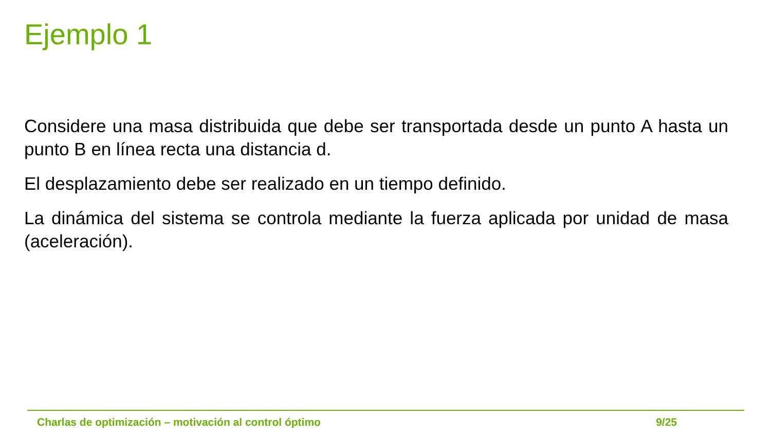Ejemplo 1
Considere una masa distribuida que debe ser transportada desde un punto A hasta un punto B en línea recta una distancia d.
El desplazamiento debe ser realizado en un tiempo definido.
La dinámica del sistema se controla mediante la fuerza aplicada por unidad de masa (aceleración).
Charlas de optimización – motivación al control óptimo 9/25